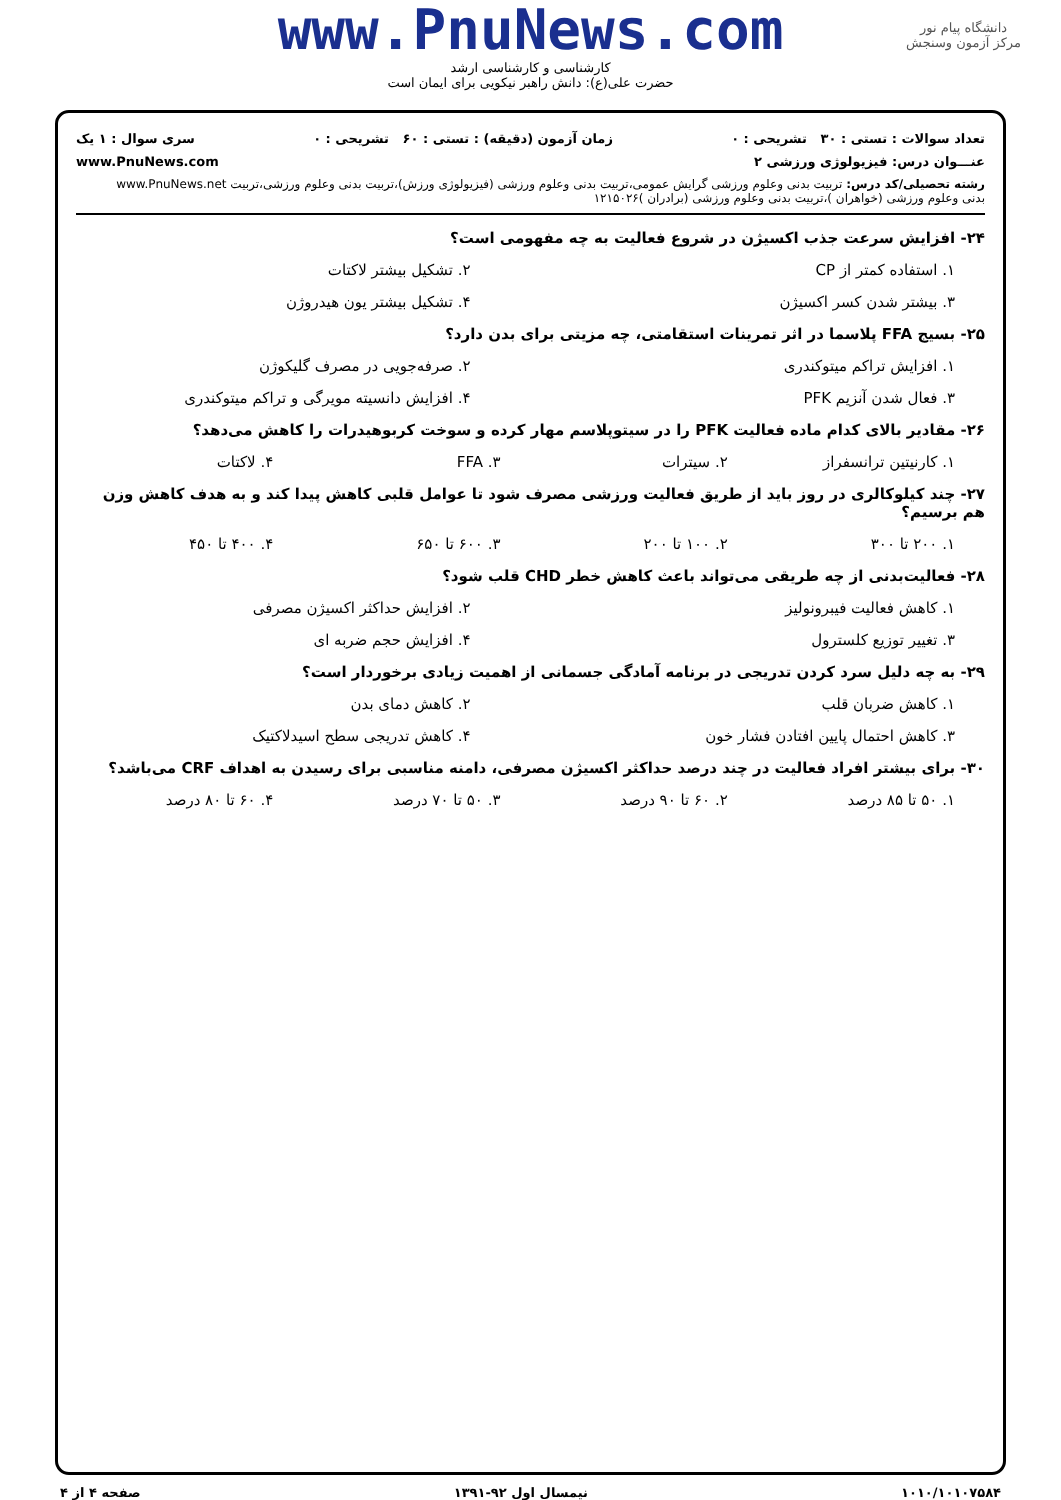دانشگاه پیام نور
مرکز آزمون وسنجش
www.PnuNews.com
کارشناسی و کارشناسی ارشد
حضرت علی(ع): دانش راهبر نیکویی برای ایمان است
تعداد سوالات : تستی : ۳۰ تشریحی : ۰ زمان آزمون (دقیقه) : تستی : ۶۰ تشریحی : ۰ سری سوال : ۱ یک
عنـــوان درس: فیزیولوژی ورزشی ۲ www.PnuNews.com
رشته تحصیلی/کد درس: تربیت بدنی وعلوم ورزشی گرایش عمومی،تربیت بدنی وعلوم ورزشی (فیزیولوژی ورزش)،تربیت بدنی وعلوم ورزشی،تربیت www.PnuNews.net
بدنی وعلوم ورزشی (خواهران )،تربیت بدنی وعلوم ورزشی (برادران )۱۲۱۵۰۲۶
۲۴- افزایش سرعت جذب اکسیژن در شروع فعالیت به چه مفهومی است؟
۱. استفاده کمتر از CP ۲. تشکیل بیشتر لاکتات
۳. بیشتر شدن کسر اکسیژن ۴. تشکیل بیشتر یون هیدروژن
۲۵- بسیج FFA پلاسما در اثر تمرینات استقامتی، چه مزیتی برای بدن دارد؟
۱. افزایش تراکم میتوکندری ۲. صرفه‌جویی در مصرف گلیکوژن
۳. فعال شدن آنزیم PFK ۴. افزایش دانسیته مویرگی و تراکم میتوکندری
۲۶- مقادیر بالای کدام ماده فعالیت PFK را در سیتوپلاسم مهار کرده و سوخت کربوهیدرات را کاهش می‌دهد؟
۱. کارنیتین ترانسفراز ۲. سیترات ۳. FFA ۴. لاکتات
۲۷- چند کیلوکالری در روز باید از طریق فعالیت ورزشی مصرف شود تا عوامل قلبی کاهش پیدا کند و به هدف کاهش وزن هم برسیم؟
۱. ۲۰۰ تا ۳۰۰ ۲. ۱۰۰ تا ۲۰۰ ۳. ۶۰۰ تا ۶۵۰ ۴. ۴۰۰ تا ۴۵۰
۲۸- فعالیت‌بدنی از چه طریقی می‌تواند باعث کاهش خطر CHD قلب شود؟
۱. کاهش فعالیت فیبرونولیز ۲. افزایش حداکثر اکسیژن مصرفی
۳. تغییر توزیع کلسترول ۴. افزایش حجم ضربه ای
۲۹- به چه دلیل سرد کردن تدریجی در برنامه آمادگی جسمانی از اهمیت زیادی برخوردار است؟
۱. کاهش ضربان قلب ۲. کاهش دمای بدن
۳. کاهش احتمال پایین افتادن فشار خون ۴. کاهش تدریجی سطح اسیدلاکتیک
۳۰- برای بیشتر افراد فعالیت در چند درصد حداکثر اکسیژن مصرفی، دامنه مناسبی برای رسیدن به اهداف CRF می‌باشد؟
۱. ۵۰ تا ۸۵ درصد ۲. ۶۰ تا ۹۰ درصد ۳. ۵۰ تا ۷۰ درصد ۴. ۶۰ تا ۸۰ درصد
۱۰۱۰/۱۰۱۰۷۵۸۴ نیمسال اول ۹۲-۱۳۹۱ صفحه ۴ از ۴